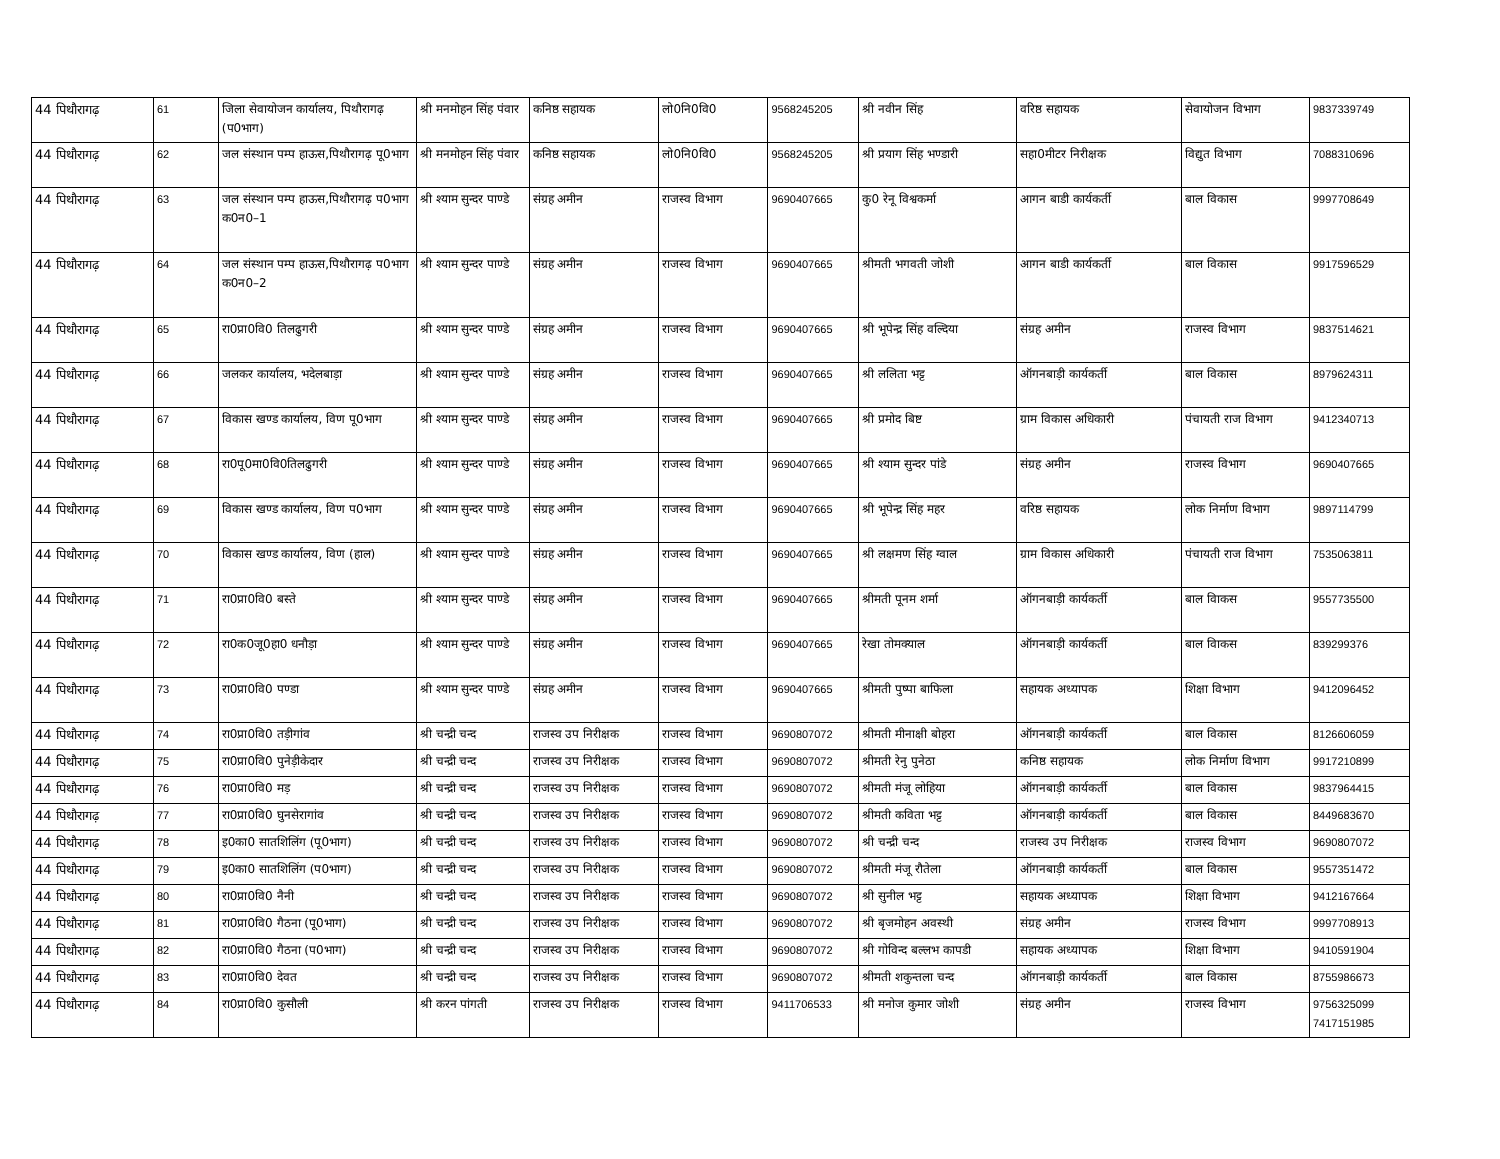| 44 पिथौरागढ़ | 61 | जिला सेवायोजन कार्यालय, पिथौरागढ़ (प0भाग) | श्री मनमोहन सिंह पंवार | कनिष्ठ सहायक | लो0नि0वि0 | 9568245205 | श्री नवीन सिंह | वरिष्ठ सहायक | सेवायोजन विभाग | 9837339749 |
| 44 पिथौरागढ़ | 62 | जल संस्थान पम्प हाऊस,पिथौरागढ़ पू0भाग | श्री मनमोहन सिंह पंवार | कनिष्ठ सहायक | लो0नि0वि0 | 9568245205 | श्री प्रयाग सिंह भण्डारी | सहा0मीटर निरीक्षक | विद्युत विभाग | 7088310696 |
| 44 पिथौरागढ़ | 63 | जल संस्थान पम्प हाऊस,पिथौरागढ़ प0भाग क0न0–1 | श्री श्याम सुन्दर पाण्डे | संग्रह अमीन | राजस्व विभाग | 9690407665 | कु0 रेनू विश्वकर्मा | आगन बाडी कार्यकर्ती | बाल विकास | 9997708649 |
| 44 पिथौरागढ़ | 64 | जल संस्थान पम्प हाऊस,पिथौरागढ़ प0भाग क0न0–2 | श्री श्याम सुन्दर पाण्डे | संग्रह अमीन | राजस्व विभाग | 9690407665 | श्रीमती भगवती जोशी | आगन बाडी कार्यकर्ती | बाल विकास | 9917596529 |
| 44 पिथौरागढ़ | 65 | रा0प्रा0वि0 तिलढुगरी | श्री श्याम सुन्दर पाण्डे | संग्रह अमीन | राजस्व विभाग | 9690407665 | श्री भूपेन्द्र सिंह वल्दिया | संग्रह अमीन | राजस्व विभाग | 9837514621 |
| 44 पिथौरागढ़ | 66 | जलकर कार्यालय, भदेलबाड़ा | श्री श्याम सुन्दर पाण्डे | संग्रह अमीन | राजस्व विभाग | 9690407665 | श्री ललिता भट्ट | ऑगनबाड़ी कार्यकर्ती | बाल विकास | 8979624311 |
| 44 पिथौरागढ़ | 67 | विकास खण्ड कार्यालय, विण पू0भाग | श्री श्याम सुन्दर पाण्डे | संग्रह अमीन | राजस्व विभाग | 9690407665 | श्री प्रमोद बिष्ट | ग्राम विकास अधिकारी | पंचायती राज विभाग | 9412340713 |
| 44 पिथौरागढ़ | 68 | रा0पू0मा0वि0तिलढुगरी | श्री श्याम सुन्दर पाण्डे | संग्रह अमीन | राजस्व विभाग | 9690407665 | श्री श्याम सुन्दर पांडे | संग्रह अमीन | राजस्व विभाग | 9690407665 |
| 44 पिथौरागढ़ | 69 | विकास खण्ड कार्यालय, विण प0भाग | श्री श्याम सुन्दर पाण्डे | संग्रह अमीन | राजस्व विभाग | 9690407665 | श्री भूपेन्द्र सिंह महर | वरिष्ठ सहायक | लोक निर्माण विभाग | 9897114799 |
| 44 पिथौरागढ़ | 70 | विकास खण्ड कार्यालय, विण (हाल) | श्री श्याम सुन्दर पाण्डे | संग्रह अमीन | राजस्व विभाग | 9690407665 | श्री लक्षमण सिंह ग्वाल | ग्राम विकास अधिकारी | पंचायती राज विभाग | 7535063811 |
| 44 पिथौरागढ़ | 71 | रा0प्रा0वि0 बस्ते | श्री श्याम सुन्दर पाण्डे | संग्रह अमीन | राजस्व विभाग | 9690407665 | श्रीमती पूनम शर्मा | ऑगनबाड़ी कार्यकर्ती | बाल विाकस | 9557735500 |
| 44 पिथौरागढ़ | 72 | रा0क0जू0हा0 धनौड़ा | श्री श्याम सुन्दर पाण्डे | संग्रह अमीन | राजस्व विभाग | 9690407665 | रेखा तोमक्याल | ऑगनबाड़ी कार्यकर्ती | बाल विाकस | 839299376 |
| 44 पिथौरागढ़ | 73 | रा0प्रा0वि0 पण्डा | श्री श्याम सुन्दर पाण्डे | संग्रह अमीन | राजस्व विभाग | 9690407665 | श्रीमती पुष्पा बाफिला | सहायक अध्यापक | शिक्षा विभाग | 9412096452 |
| 44 पिथौरागढ़ | 74 | रा0प्रा0वि0 तड़ीगांव | श्री चन्द्री चन्द | राजस्व उप निरीक्षक | राजस्व विभाग | 9690807072 | श्रीमती मीनाक्षी बोहरा | ऑगनबाड़ी कार्यकर्ती | बाल विकास | 8126606059 |
| 44 पिथौरागढ़ | 75 | रा0प्रा0वि0 पुनेड़ीकेदार | श्री चन्द्री चन्द | राजस्व उप निरीक्षक | राजस्व विभाग | 9690807072 | श्रीमती रेनु पुनेठा | कनिष्ठ सहायक | लोक निर्माण विभाग | 9917210899 |
| 44 पिथौरागढ़ | 76 | रा0प्रा0वि0 मड़ | श्री चन्द्री चन्द | राजस्व उप निरीक्षक | राजस्व विभाग | 9690807072 | श्रीमती मंजू लोहिया | ऑगनबाड़ी कार्यकर्ती | बाल विकास | 9837964415 |
| 44 पिथौरागढ़ | 77 | रा0प्रा0वि0 घुनसेरागांव | श्री चन्द्री चन्द | राजस्व उप निरीक्षक | राजस्व विभाग | 9690807072 | श्रीमती कविता भट्ट | ऑगनबाड़ी कार्यकर्ती | बाल विकास | 8449683670 |
| 44 पिथौरागढ़ | 78 | इ0का0 सातशिलिंग (पू0भाग) | श्री चन्द्री चन्द | राजस्व उप निरीक्षक | राजस्व विभाग | 9690807072 | श्री चन्द्री चन्द | राजस्व उप निरीक्षक | राजस्व विभाग | 9690807072 |
| 44 पिथौरागढ़ | 79 | इ0का0 सातशिलिंग (प0भाग) | श्री चन्द्री चन्द | राजस्व उप निरीक्षक | राजस्व विभाग | 9690807072 | श्रीमती मंजू रौतेला | ऑगनबाड़ी कार्यकर्ती | बाल विकास | 9557351472 |
| 44 पिथौरागढ़ | 80 | रा0प्रा0वि0 नैनी | श्री चन्द्री चन्द | राजस्व उप निरीक्षक | राजस्व विभाग | 9690807072 | श्री सुनील भट्ट | सहायक अध्यापक | शिक्षा विभाग | 9412167664 |
| 44 पिथौरागढ़ | 81 | रा0प्रा0वि0 गैठना (पू0भाग) | श्री चन्द्री चन्द | राजस्व उप निरीक्षक | राजस्व विभाग | 9690807072 | श्री बृजमोहन अवस्थी | संग्रह अमीन | राजस्व विभाग | 9997708913 |
| 44 पिथौरागढ़ | 82 | रा0प्रा0वि0 गैठना (प0भाग) | श्री चन्द्री चन्द | राजस्व उप निरीक्षक | राजस्व विभाग | 9690807072 | श्री गोविन्द बल्लभ कापडी | सहायक अध्यापक | शिक्षा विभाग | 9410591904 |
| 44 पिथौरागढ़ | 83 | रा0प्रा0वि0 देवत | श्री चन्द्री चन्द | राजस्व उप निरीक्षक | राजस्व विभाग | 9690807072 | श्रीमती शकुन्तला चन्द | ऑगनबाड़ी कार्यकर्ती | बाल विकास | 8755986673 |
| 44 पिथौरागढ़ | 84 | रा0प्रा0वि0 कुसौली | श्री करन पांगती | राजस्व उप निरीक्षक | राजस्व विभाग | 9411706533 | श्री मनोज कुमार जोशी | संग्रह अमीन | राजस्व विभाग | 9756325099 7417151985 |